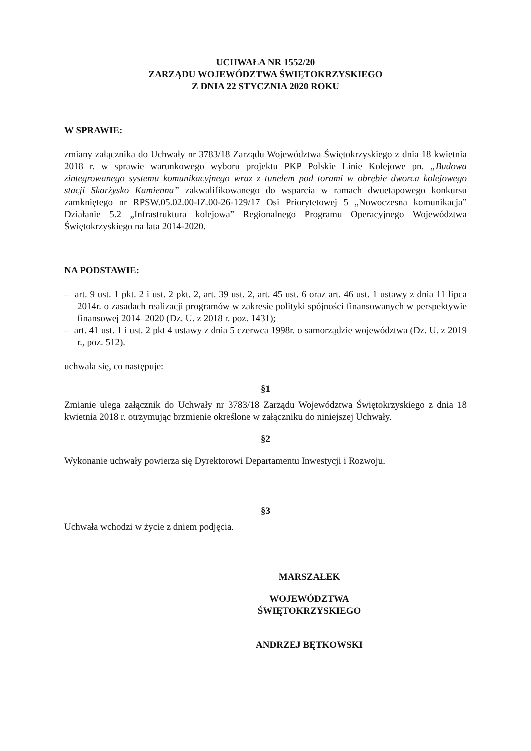UCHWAŁA NR 1552/20
ZARZĄDU WOJEWÓDZTWA ŚWIĘTOKRZYSKIEGO
Z DNIA 22 STYCZNIA 2020 ROKU
W SPRAWIE:
zmiany załącznika do Uchwały nr 3783/18 Zarządu Województwa Świętokrzyskiego z dnia 18 kwietnia 2018 r. w sprawie warunkowego wyboru projektu PKP Polskie Linie Kolejowe pn. „Budowa zintegrowanego systemu komunikacyjnego wraz z tunelem pod torami w obrębie dworca kolejowego stacji Skarżysko Kamienna” zakwalifikowanego do wsparcia w ramach dwuetapowego konkursu zamkniętego nr RPSW.05.02.00-IZ.00-26-129/17 Osi Priorytetowej 5 „Nowoczesna komunikacja” Działanie 5.2 „Infrastruktura kolejowa” Regionalnego Programu Operacyjnego Województwa Świętokrzyskiego na lata 2014-2020.
NA PODSTAWIE:
– art. 9 ust. 1 pkt. 2 i ust. 2 pkt. 2, art. 39 ust. 2, art. 45 ust. 6 oraz art. 46 ust. 1 ustawy z dnia 11 lipca 2014r. o zasadach realizacji programów w zakresie polityki spójności finansowanych w perspektywie finansowej 2014–2020 (Dz. U. z 2018 r. poz. 1431);
– art. 41 ust. 1 i ust. 2 pkt 4 ustawy z dnia 5 czerwca 1998r. o samorządzie województwa (Dz. U. z 2019 r., poz. 512).
uchwala się, co następuje:
§1
Zmianie ulega załącznik do Uchwały nr 3783/18 Zarządu Województwa Świętokrzyskiego z dnia 18 kwietnia 2018 r. otrzymując brzmienie określone w załączniku do niniejszej Uchwały.
§2
Wykonanie uchwały powierza się Dyrektorowi Departamentu Inwestycji i Rozwoju.
§3
Uchwała wchodzi w życie z dniem podjęcia.
MARSZAŁEK
WOJEWÓDZTWA ŚWIĘTOKRZYSKIEGO
ANDRZEJ BĘTKOWSKI